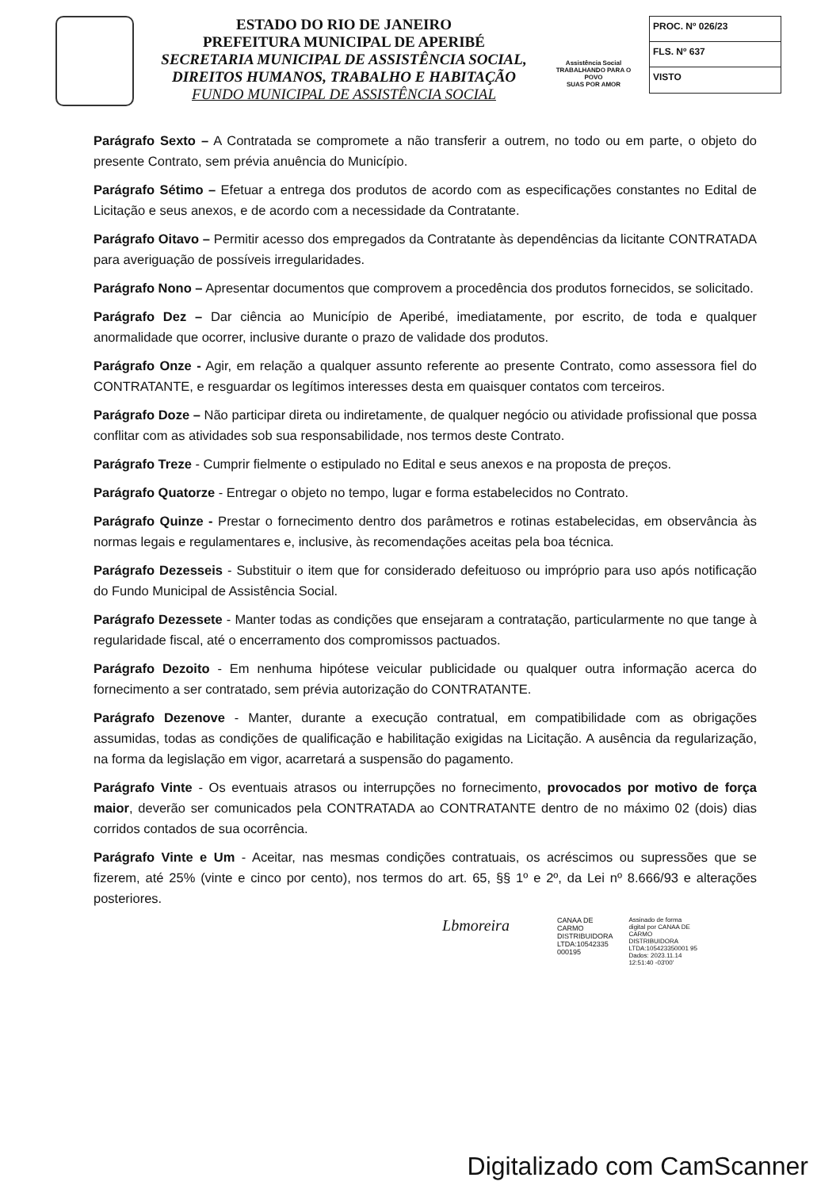ESTADO DO RIO DE JANEIRO
PREFEITURA MUNICIPAL DE APERIBÉ
SECRETARIA MUNICIPAL DE ASSISTÊNCIA SOCIAL,
DIREITOS HUMANOS, TRABALHO E HABITAÇÃO
FUNDO MUNICIPAL DE ASSISTÊNCIA SOCIAL
Assistência Social
TRABALHANDO PARA O POVO
SUAS POR AMOR
PROC. Nº 026/23
FLS. Nº 637
VISTO
Parágrafo Sexto – A Contratada se compromete a não transferir a outrem, no todo ou em parte, o objeto do presente Contrato, sem prévia anuência do Município.
Parágrafo Sétimo – Efetuar a entrega dos produtos de acordo com as especificações constantes no Edital de Licitação e seus anexos, e de acordo com a necessidade da Contratante.
Parágrafo Oitavo – Permitir acesso dos empregados da Contratante às dependências da licitante CONTRATADA para averiguação de possíveis irregularidades.
Parágrafo Nono – Apresentar documentos que comprovem a procedência dos produtos fornecidos, se solicitado.
Parágrafo Dez – Dar ciência ao Município de Aperibé, imediatamente, por escrito, de toda e qualquer anormalidade que ocorrer, inclusive durante o prazo de validade dos produtos.
Parágrafo Onze - Agir, em relação a qualquer assunto referente ao presente Contrato, como assessora fiel do CONTRATANTE, e resguardar os legítimos interesses desta em quaisquer contatos com terceiros.
Parágrafo Doze – Não participar direta ou indiretamente, de qualquer negócio ou atividade profissional que possa conflitar com as atividades sob sua responsabilidade, nos termos deste Contrato.
Parágrafo Treze - Cumprir fielmente o estipulado no Edital e seus anexos e na proposta de preços.
Parágrafo Quatorze - Entregar o objeto no tempo, lugar e forma estabelecidos no Contrato.
Parágrafo Quinze - Prestar o fornecimento dentro dos parâmetros e rotinas estabelecidas, em observância às normas legais e regulamentares e, inclusive, às recomendações aceitas pela boa técnica.
Parágrafo Dezesseis - Substituir o item que for considerado defeituoso ou impróprio para uso após notificação do Fundo Municipal de Assistência Social.
Parágrafo Dezessete - Manter todas as condições que ensejaram a contratação, particularmente no que tange à regularidade fiscal, até o encerramento dos compromissos pactuados.
Parágrafo Dezoito - Em nenhuma hipótese veicular publicidade ou qualquer outra informação acerca do fornecimento a ser contratado, sem prévia autorização do CONTRATANTE.
Parágrafo Dezenove - Manter, durante a execução contratual, em compatibilidade com as obrigações assumidas, todas as condições de qualificação e habilitação exigidas na Licitação. A ausência da regularização, na forma da legislação em vigor, acarretará a suspensão do pagamento.
Parágrafo Vinte - Os eventuais atrasos ou interrupções no fornecimento, provocados por motivo de força maior, deverão ser comunicados pela CONTRATADA ao CONTRATANTE dentro de no máximo 02 (dois) dias corridos contados de sua ocorrência.
Parágrafo Vinte e Um - Aceitar, nas mesmas condições contratuais, os acréscimos ou supressões que se fizerem, até 25% (vinte e cinco por cento), nos termos do art. 65, §§ 1º e 2º, da Lei nº 8.666/93 e alterações posteriores.
Lbmoreira
CANAA DE
CARMO
DISTRIBUIDORA
LTDA:10542335
000195
Assinado de forma
digital por CANAA DE
CARMO
DISTRIBUIDORA
LTDA:105423350001 95
Dados: 2023.11.14
12:51:40 -03'00'
Digitalizado com CamScanner